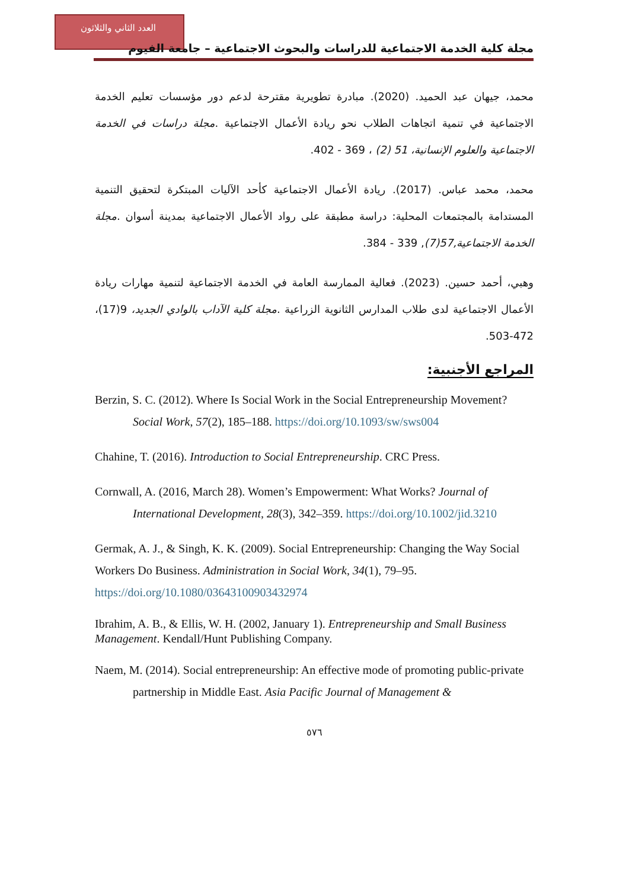العدد الثاني والثلاثون
مجلة كلية الخدمة الاجتماعية للدراسات والبحوث الاجتماعية – جامعة الفيوم
محمد، جيهان عبد الحميد. (2020). مبادرة تطويرية مقترحة لدعم دور مؤسسات تعليم الخدمة الاجتماعية في تنمية اتجاهات الطلاب نحو ريادة الأعمال الاجتماعية .مجلة دراسات في الخدمة الاجتماعية والعلوم الإنسانية، 51 (2) ، 369 - 402.
محمد، محمد عباس. (2017). ريادة الأعمال الاجتماعية كأحد الآليات المبتكرة لتحقيق التنمية المستدامة بالمجتمعات المحلية: دراسة مطبقة على رواد الأعمال الاجتماعية بمدينة أسوان .مجلة الخدمة الاجتماعية,57(7), 339 - 384.
وهبي، أحمد حسين. (2023). فعالية الممارسة العامة في الخدمة الاجتماعية لتنمية مهارات ريادة الأعمال الاجتماعية لدى طلاب المدارس الثانوية الزراعية .مجلة كلية الآداب بالوادي الجديد، 9(17)، 472-503.
المراجع الأجنبية:
Berzin, S. C. (2012). Where Is Social Work in the Social Entrepreneurship Movement? Social Work, 57(2), 185–188. https://doi.org/10.1093/sw/sws004
Chahine, T. (2016). Introduction to Social Entrepreneurship. CRC Press.
Cornwall, A. (2016, March 28). Women’s Empowerment: What Works? Journal of International Development, 28(3), 342–359. https://doi.org/10.1002/jid.3210
Germak, A. J., & Singh, K. K. (2009). Social Entrepreneurship: Changing the Way Social Workers Do Business. Administration in Social Work, 34(1), 79–95. https://doi.org/10.1080/03643100903432974
Ibrahim, A. B., & Ellis, W. H. (2002, January 1). Entrepreneurship and Small Business Management. Kendall/Hunt Publishing Company.
Naem, M. (2014). Social entrepreneurship: An effective mode of promoting public-private partnership in Middle East. Asia Pacific Journal of Management &
٥٧٦